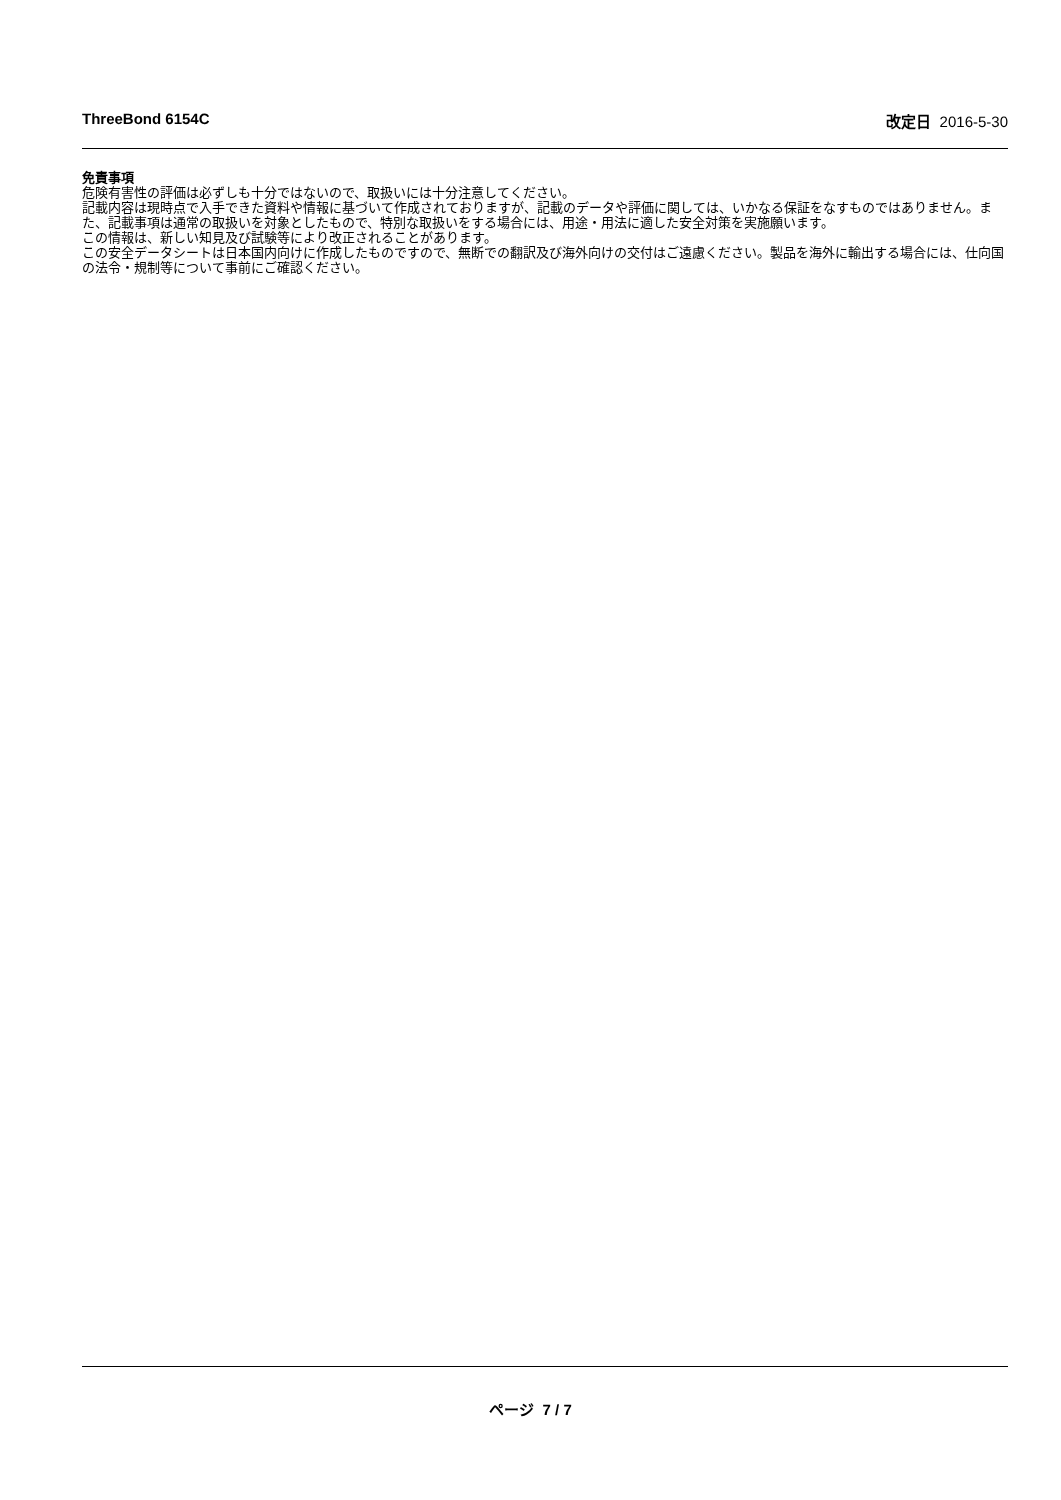ThreeBond 6154C 改定日 2016-5-30
免責事項
危険有害性の評価は必ずしも十分ではないので、取扱いには十分注意してください。
記載内容は現時点で入手できた資料や情報に基づいて作成されておりますが、記載のデータや評価に関しては、いかなる保証をなすものではありません。また、記載事項は通常の取扱いを対象としたもので、特別な取扱いをする場合には、用途・用法に適した安全対策を実施願います。
この情報は、新しい知見及び試験等により改正されることがあります。
この安全データシートは日本国内向けに作成したものですので、無断での翻訳及び海外向けの交付はご遠慮ください。製品を海外に輸出する場合には、仕向国の法令・規制等について事前にご確認ください。
ページ 7 / 7